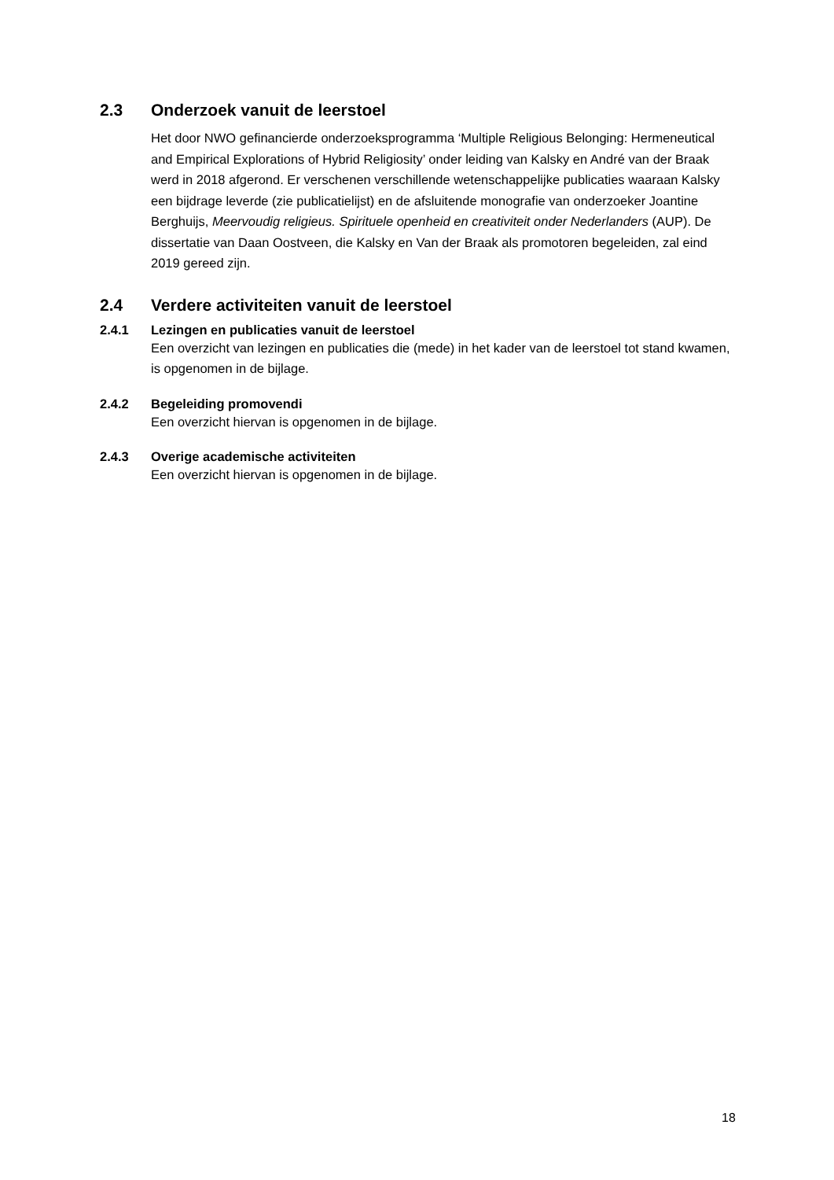2.3 Onderzoek vanuit de leerstoel
Het door NWO gefinancierde onderzoeksprogramma ‘Multiple Religious Belonging: Hermeneutical and Empirical Explorations of Hybrid Religiosity’ onder leiding van Kalsky en André van der Braak werd in 2018 afgerond. Er verschenen verschillende wetenschappelijke publicaties waaraan Kalsky een bijdrage leverde (zie publicatielijst) en de afsluitende monografie van onderzoeker Joantine Berghuijs, Meervoudig religieus. Spirituele openheid en creativiteit onder Nederlanders (AUP). De dissertatie van Daan Oostveen, die Kalsky en Van der Braak als promotoren begeleiden, zal eind 2019 gereed zijn.
2.4 Verdere activiteiten vanuit de leerstoel
2.4.1 Lezingen en publicaties vanuit de leerstoel
Een overzicht van lezingen en publicaties die (mede) in het kader van de leerstoel tot stand kwamen, is opgenomen in de bijlage.
2.4.2 Begeleiding promovendi
Een overzicht hiervan is opgenomen in de bijlage.
2.4.3 Overige academische activiteiten
Een overzicht hiervan is opgenomen in de bijlage.
18